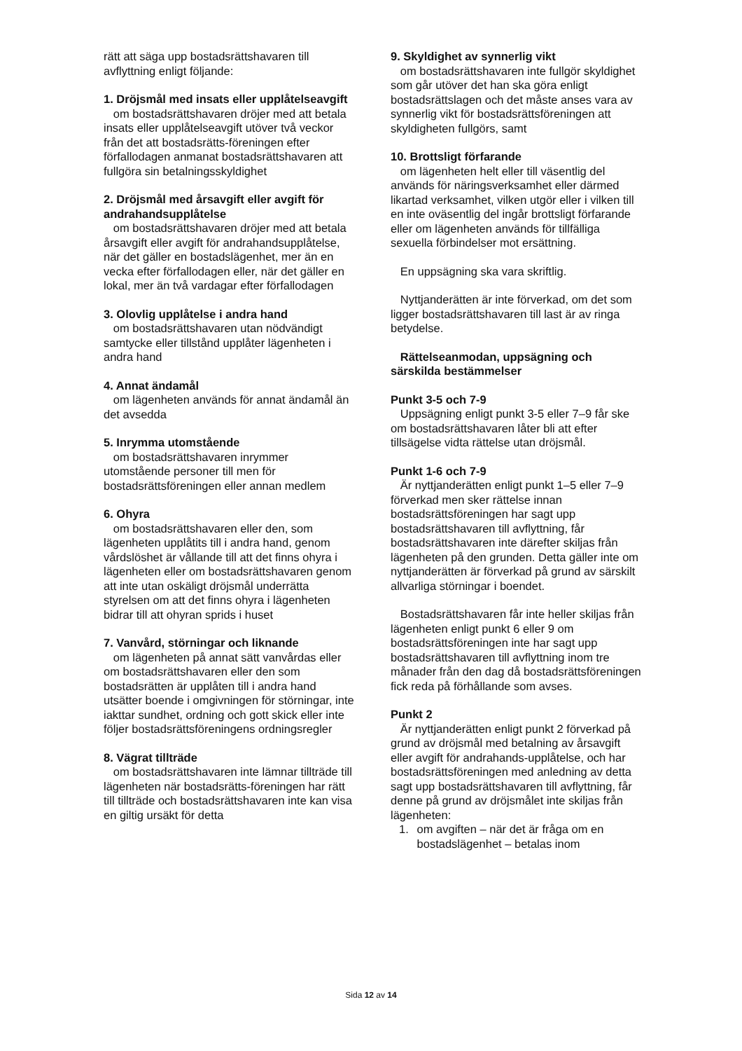rätt att säga upp bostadsrättshavaren till avflyttning enligt följande:
1. Dröjsmål med insats eller upplåtelseavgift
om bostadsrättshavaren dröjer med att betala insats eller upplåtelseavgift utöver två veckor från det att bostadsrätts-föreningen efter förfallodagen anmanat bostadsrättshavaren att fullgöra sin betalningsskyldighet
2. Dröjsmål med årsavgift eller avgift för andrahandsupplåtelse
om bostadsrättshavaren dröjer med att betala årsavgift eller avgift för andrahandsupplåtelse, när det gäller en bostadslägenhet, mer än en vecka efter förfallodagen eller, när det gäller en lokal, mer än två vardagar efter förfallodagen
3. Olovlig upplåtelse i andra hand
om bostadsrättshavaren utan nödvändigt samtycke eller tillstånd upplåter lägenheten i andra hand
4. Annat ändamål
om lägenheten används för annat ändamål än det avsedda
5. Inrymma utomstående
om bostadsrättshavaren inrymmer utomstående personer till men för bostadsrättsföreningen eller annan medlem
6. Ohyra
om bostadsrättshavaren eller den, som lägenheten upplåtits till i andra hand, genom vårdslöshet är vållande till att det finns ohyra i lägenheten eller om bostadsrättshavaren genom att inte utan oskäligt dröjsmål underrätta styrelsen om att det finns ohyra i lägenheten bidrar till att ohyran sprids i huset
7. Vanvård, störningar och liknande
om lägenheten på annat sätt vanvårdas eller om bostadsrättshavaren eller den som bostadsrätten är upplåten till i andra hand utsätter boende i omgivningen för störningar, inte iakttar sundhet, ordning och gott skick eller inte följer bostadsrättsföreningens ordningsregler
8. Vägrat tillträde
om bostadsrättshavaren inte lämnar tillträde till lägenheten när bostadsrätts-föreningen har rätt till tillträde och bostadsrättshavaren inte kan visa en giltig ursäkt för detta
9. Skyldighet av synnerlig vikt
om bostadsrättshavaren inte fullgör skyldighet som går utöver det han ska göra enligt bostadsrättslagen och det måste anses vara av synnerlig vikt för bostadsrättsföreningen att skyldigheten fullgörs, samt
10. Brottsligt förfarande
om lägenheten helt eller till väsentlig del används för näringsverksamhet eller därmed likartad verksamhet, vilken utgör eller i vilken till en inte oväsentlig del ingår brottsligt förfarande eller om lägenheten används för tillfälliga sexuella förbindelser mot ersättning.
En uppsägning ska vara skriftlig.
Nyttjanderätten är inte förverkad, om det som ligger bostadsrättshavaren till last är av ringa betydelse.
Rättelseanmodan, uppsägning och särskilda bestämmelser
Punkt 3-5 och 7-9
Uppsägning enligt punkt 3-5 eller 7–9 får ske om bostadsrättshavaren låter bli att efter tillsägelse vidta rättelse utan dröjsmål.
Punkt 1-6 och 7-9
Är nyttjanderätten enligt punkt 1–5 eller 7–9 förverkad men sker rättelse innan bostadsrättsföreningen har sagt upp bostadsrättshavaren till avflyttning, får bostadsrättshavaren inte därefter skiljas från lägenheten på den grunden. Detta gäller inte om nyttjanderätten är förverkad på grund av särskilt allvarliga störningar i boendet.
Bostadsrättshavaren får inte heller skiljas från lägenheten enligt punkt 6 eller 9 om bostadsrättsföreningen inte har sagt upp bostadsrättshavaren till avflyttning inom tre månader från den dag då bostadsrättsföreningen fick reda på förhållande som avses.
Punkt 2
Är nyttjanderätten enligt punkt 2 förverkad på grund av dröjsmål med betalning av årsavgift eller avgift för andrahands-upplåtelse, och har bostadsrättsföreningen med anledning av detta sagt upp bostadsrättshavaren till avflyttning, får denne på grund av dröjsmålet inte skiljas från lägenheten:
1. om avgiften – när det är fråga om en bostadslägenhet – betalas inom
Sida 12 av 14